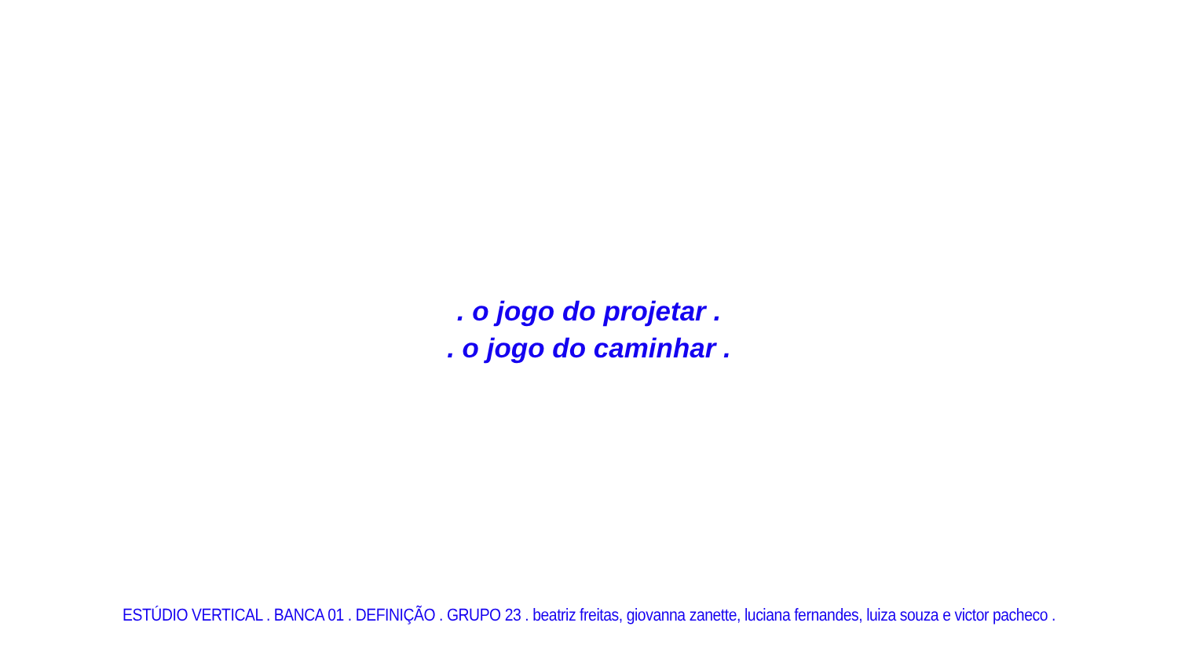. o jogo do projetar .
. o jogo do caminhar .
ESTÚDIO VERTICAL . BANCA 01 . DEFINIÇÃO . GRUPO 23 . beatriz freitas, giovanna zanette, luciana fernandes, luiza souza e victor pacheco .